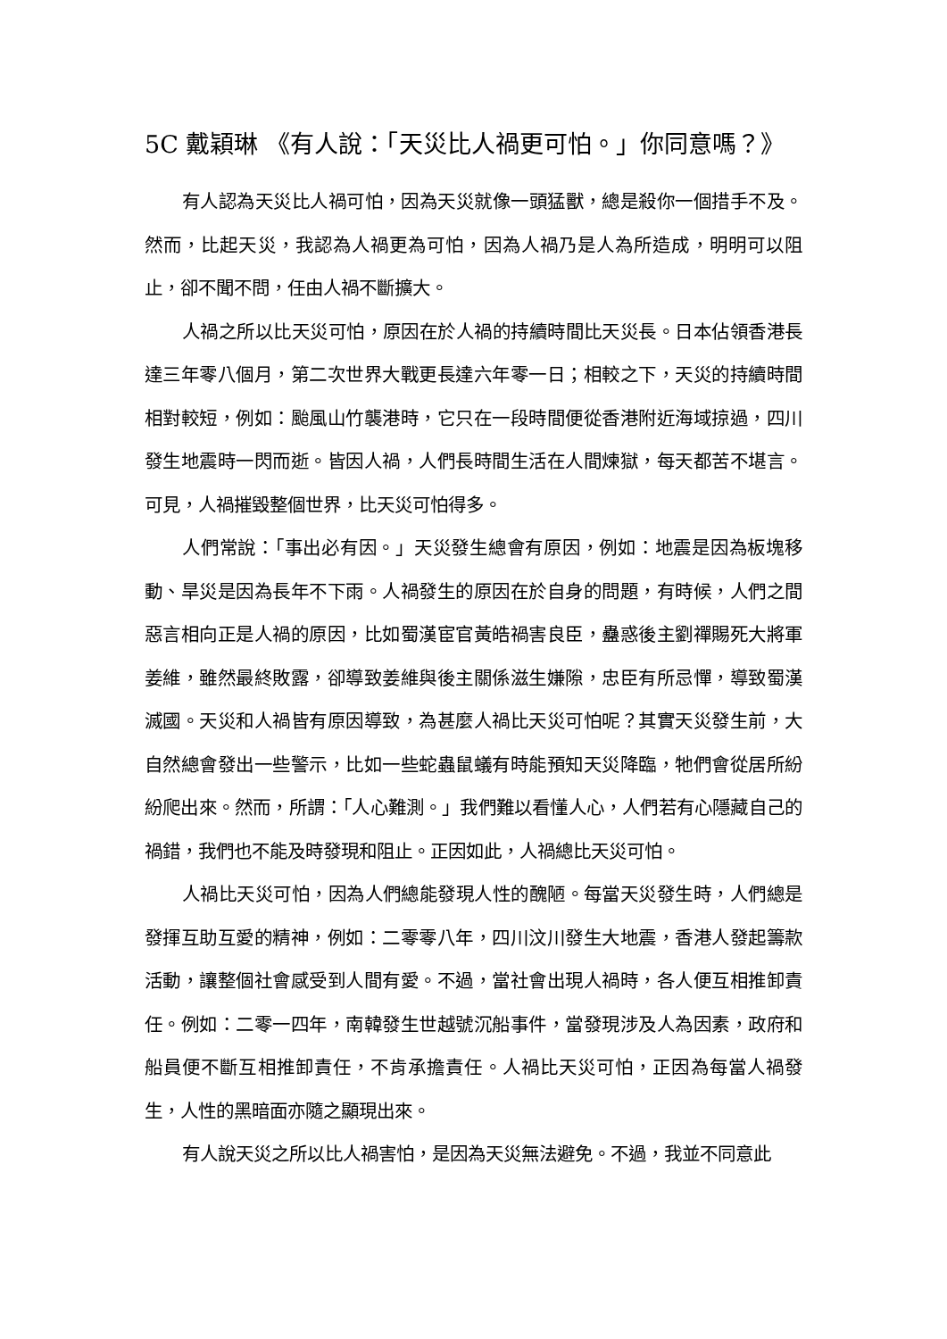5C 戴穎琳 《有人說：「天災比人禍更可怕。」你同意嗎？》
有人認為天災比人禍可怕，因為天災就像一頭猛獸，總是殺你一個措手不及。然而，比起天災，我認為人禍更為可怕，因為人禍乃是人為所造成，明明可以阻止，卻不聞不問，任由人禍不斷擴大。
人禍之所以比天災可怕，原因在於人禍的持續時間比天災長。日本佔領香港長達三年零八個月，第二次世界大戰更長達六年零一日；相較之下，天災的持續時間相對較短，例如：颱風山竹襲港時，它只在一段時間便從香港附近海域掠過，四川發生地震時一閃而逝。皆因人禍，人們長時間生活在人間煉獄，每天都苦不堪言。可見，人禍摧毀整個世界，比天災可怕得多。
人們常說：「事出必有因。」天災發生總會有原因，例如：地震是因為板塊移動、旱災是因為長年不下雨。人禍發生的原因在於自身的問題，有時候，人們之間惡言相向正是人禍的原因，比如蜀漢宦官黃皓禍害良臣，蠱惑後主劉禪賜死大將軍姜維，雖然最終敗露，卻導致姜維與後主關係滋生嫌隙，忠臣有所忌憚，導致蜀漢滅國。天災和人禍皆有原因導致，為甚麼人禍比天災可怕呢？其實天災發生前，大自然總會發出一些警示，比如一些蛇蟲鼠蟻有時能預知天災降臨，牠們會從居所紛紛爬出來。然而，所謂：「人心難測。」我們難以看懂人心，人們若有心隱藏自己的禍錯，我們也不能及時發現和阻止。正因如此，人禍總比天災可怕。
人禍比天災可怕，因為人們總能發現人性的醜陋。每當天災發生時，人們總是發揮互助互愛的精神，例如：二零零八年，四川汶川發生大地震，香港人發起籌款活動，讓整個社會感受到人間有愛。不過，當社會出現人禍時，各人便互相推卸責任。例如：二零一四年，南韓發生世越號沉船事件，當發現涉及人為因素，政府和船員便不斷互相推卸責任，不肯承擔責任。人禍比天災可怕，正因為每當人禍發生，人性的黑暗面亦隨之顯現出來。
有人說天災之所以比人禍害怕，是因為天災無法避免。不過，我並不同意此